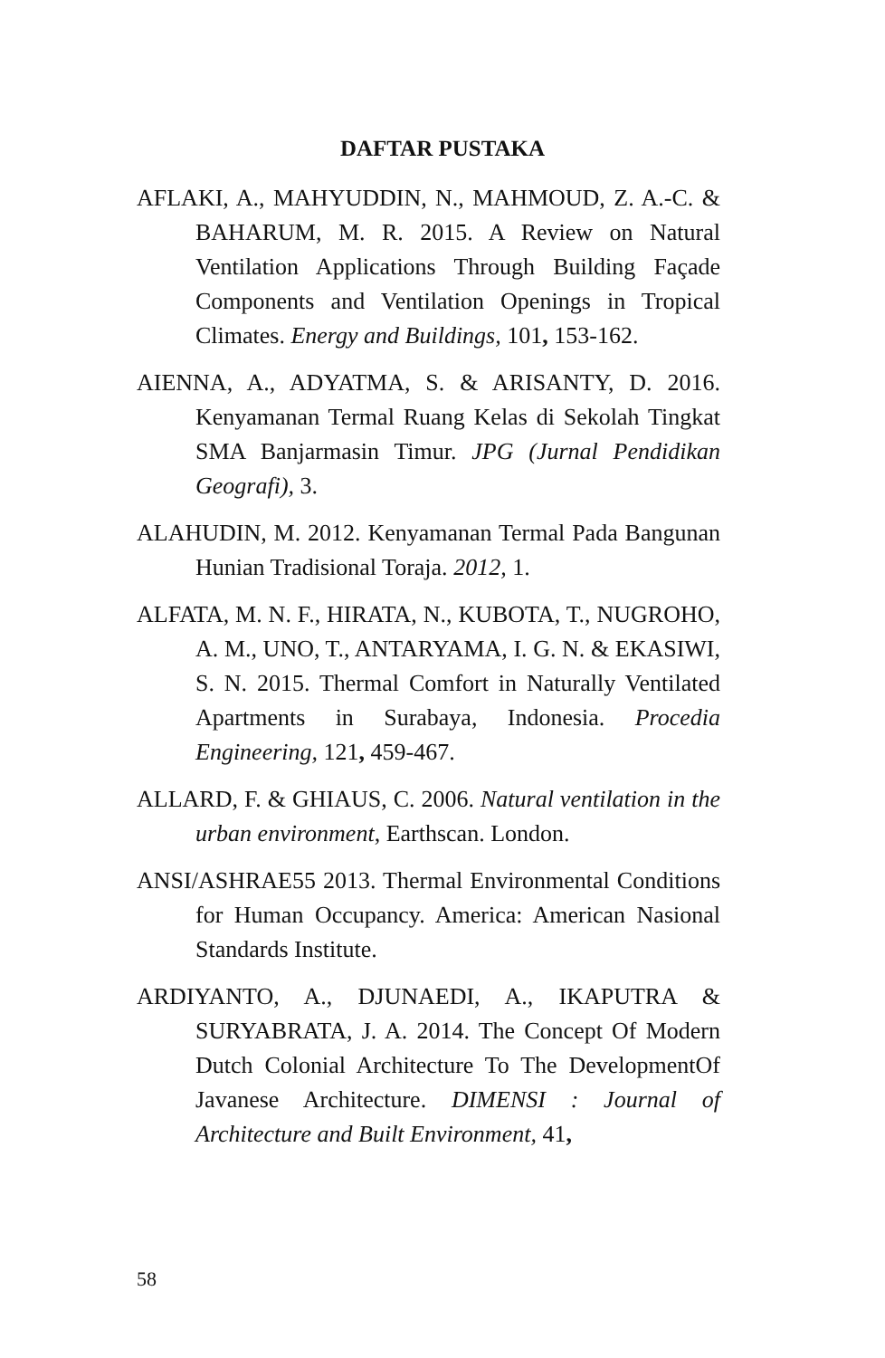DAFTAR PUSTAKA
AFLAKI, A., MAHYUDDIN, N., MAHMOUD, Z. A.-C. & BAHARUM, M. R. 2015. A Review on Natural Ventilation Applications Through Building Façade Components and Ventilation Openings in Tropical Climates. Energy and Buildings, 101, 153-162.
AIENNA, A., ADYATMA, S. & ARISANTY, D. 2016. Kenyamanan Termal Ruang Kelas di Sekolah Tingkat SMA Banjarmasin Timur. JPG (Jurnal Pendidikan Geografi), 3.
ALAHUDIN, M. 2012. Kenyamanan Termal Pada Bangunan Hunian Tradisional Toraja. 2012, 1.
ALFATA, M. N. F., HIRATA, N., KUBOTA, T., NUGROHO, A. M., UNO, T., ANTARYAMA, I. G. N. & EKASIWI, S. N. 2015. Thermal Comfort in Naturally Ventilated Apartments in Surabaya, Indonesia. Procedia Engineering, 121, 459-467.
ALLARD, F. & GHIAUS, C. 2006. Natural ventilation in the urban environment, Earthscan. London.
ANSI/ASHRAE55 2013. Thermal Environmental Conditions for Human Occupancy. America: American Nasional Standards Institute.
ARDIYANTO, A., DJUNAEDI, A., IKAPUTRA & SURYABRATA, J. A. 2014. The Concept Of Modern Dutch Colonial Architecture To The DevelopmentOf Javanese Architecture. DIMENSI : Journal of Architecture and Built Environment, 41,
58